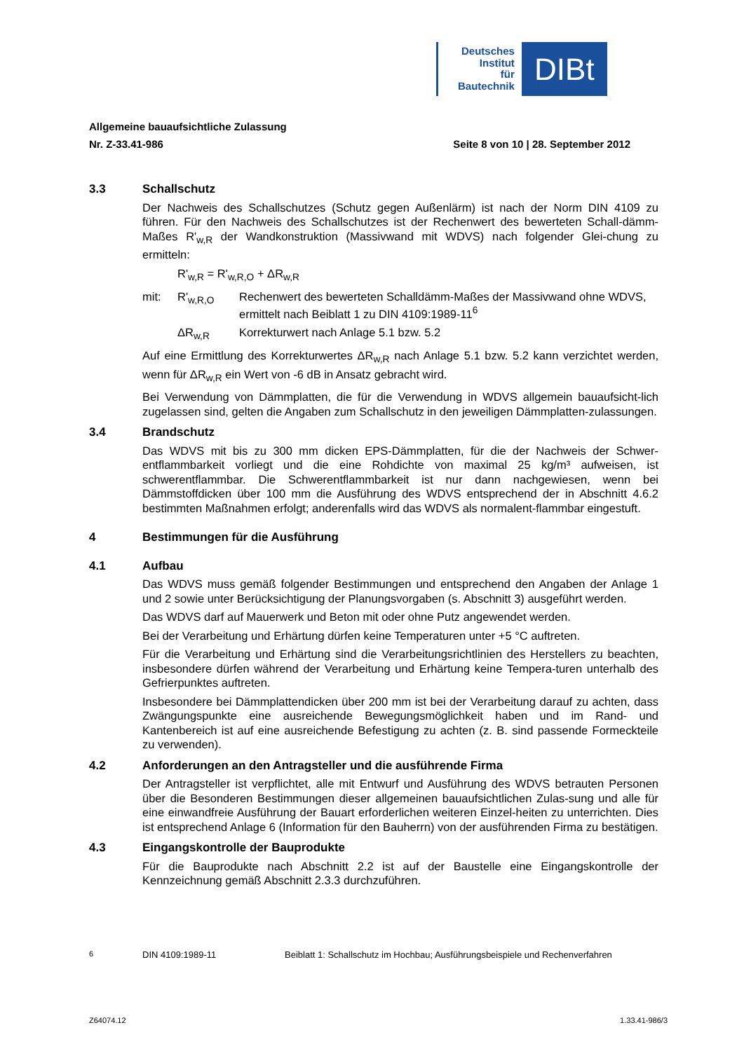Deutsches
Institut
für
Bautechnik
DIBt
Allgemeine bauaufsichtliche Zulassung
Nr. Z-33.41-986 Seite 8 von 10 | 28. September 2012
3.3 Schallschutz
Der Nachweis des Schallschutzes (Schutz gegen Außenlärm) ist nach der Norm DIN 4109 zu führen. Für den Nachweis des Schallschutzes ist der Rechenwert des bewerteten Schall-dämm-Maßes R'<sub>w,R</sub> der Wandkonstruktion (Massivwand mit WDVS) nach folgender Glei-chung zu ermitteln:
R'<sub>w,R</sub> = R'<sub>w,R,O</sub> + ΔR<sub>w,R</sub>
mit: R'<sub>w,R,O</sub> Rechenwert des bewerteten Schalldämm-Maßes der Massivwand ohne WDVS, ermittelt nach Beiblatt 1 zu DIN 4109:1989-11<sup>6</sup>
ΔR<sub>w,R</sub> Korrekturwert nach Anlage 5.1 bzw. 5.2
Auf eine Ermittlung des Korrekturwertes ΔR<sub>w,R</sub> nach Anlage 5.1 bzw. 5.2 kann verzichtet werden, wenn für ΔR<sub>w,R</sub> ein Wert von -6 dB in Ansatz gebracht wird.
Bei Verwendung von Dämmplatten, die für die Verwendung in WDVS allgemein bauaufsicht-lich zugelassen sind, gelten die Angaben zum Schallschutz in den jeweiligen Dämmplatten-zulassungen.
3.4 Brandschutz
Das WDVS mit bis zu 300 mm dicken EPS-Dämmplatten, für die der Nachweis der Schwer-entflammbarkeit vorliegt und die eine Rohdichte von maximal 25 kg/m³ aufweisen, ist schwerentflammbar. Die Schwerentflammbarkeit ist nur dann nachgewiesen, wenn bei Dämmstoffdicken über 100 mm die Ausführung des WDVS entsprechend der in Abschnitt 4.6.2 bestimmten Maßnahmen erfolgt; anderenfalls wird das WDVS als normalent-flammbar eingestuft.
4 Bestimmungen für die Ausführung
4.1 Aufbau
Das WDVS muss gemäß folgender Bestimmungen und entsprechend den Angaben der Anlage 1 und 2 sowie unter Berücksichtigung der Planungsvorgaben (s. Abschnitt 3) ausgeführt werden.
Das WDVS darf auf Mauerwerk und Beton mit oder ohne Putz angewendet werden.
Bei der Verarbeitung und Erhärtung dürfen keine Temperaturen unter +5 °C auftreten.
Für die Verarbeitung und Erhärtung sind die Verarbeitungsrichtlinien des Herstellers zu beachten, insbesondere dürfen während der Verarbeitung und Erhärtung keine Tempera-turen unterhalb des Gefrierpunktes auftreten.
Insbesondere bei Dämmplattendicken über 200 mm ist bei der Verarbeitung darauf zu achten, dass Zwängungspunkte eine ausreichende Bewegungsmöglichkeit haben und im Rand- und Kantenbereich ist auf eine ausreichende Befestigung zu achten (z. B. sind passende Formeckteile zu verwenden).
4.2 Anforderungen an den Antragsteller und die ausführende Firma
Der Antragsteller ist verpflichtet, alle mit Entwurf und Ausführung des WDVS betrauten Personen über die Besonderen Bestimmungen dieser allgemeinen bauaufsichtlichen Zulas-sung und alle für eine einwandfreie Ausführung der Bauart erforderlichen weiteren Einzel-heiten zu unterrichten. Dies ist entsprechend Anlage 6 (Information für den Bauherrn) von der ausführenden Firma zu bestätigen.
4.3 Eingangskontrolle der Bauprodukte
Für die Bauprodukte nach Abschnitt 2.2 ist auf der Baustelle eine Eingangskontrolle der Kennzeichnung gemäß Abschnitt 2.3.3 durchzuführen.
<sup>6</sup> DIN 4109:1989-11 Beiblatt 1: Schallschutz im Hochbau; Ausführungsbeispiele und Rechenverfahren
Z64074.12 1.33.41-986/3